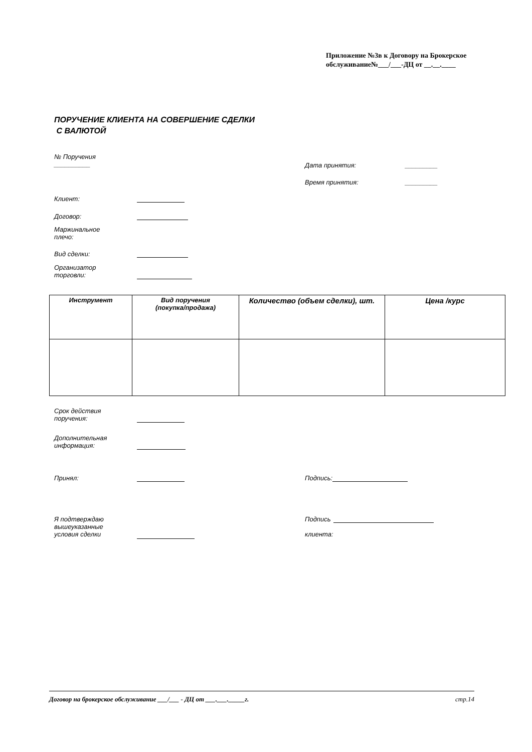Приложение №3в к Договору на Брокерское
обслуживание№___/___-ДЦ от __.__.____
ПОРУЧЕНИЕ КЛИЕНТА НА СОВЕРШЕНИЕ СДЕЛКИ
С ВАЛЮТОЙ
№ Поручения
__________
Дата принятия: _________
Время принятия: _________
Клиент:
Договор:
Маржинальное
плечо:
Вид сделки:
Организатор
торговли:
| Инструмент | Вид поручения (покупка/продажа) | Количество (объем сделки), шт. | Цена /курс |
| --- | --- | --- | --- |
Срок действия
поручения:
Дополнительная
информация:
Принял: Подпись:
Я подтверждаю
вышеуказанные
условия сделки
Подпись
клиента:
Договор на брокерское обслуживание ___/___ - ДЦ от ___.___._____г. стр.14